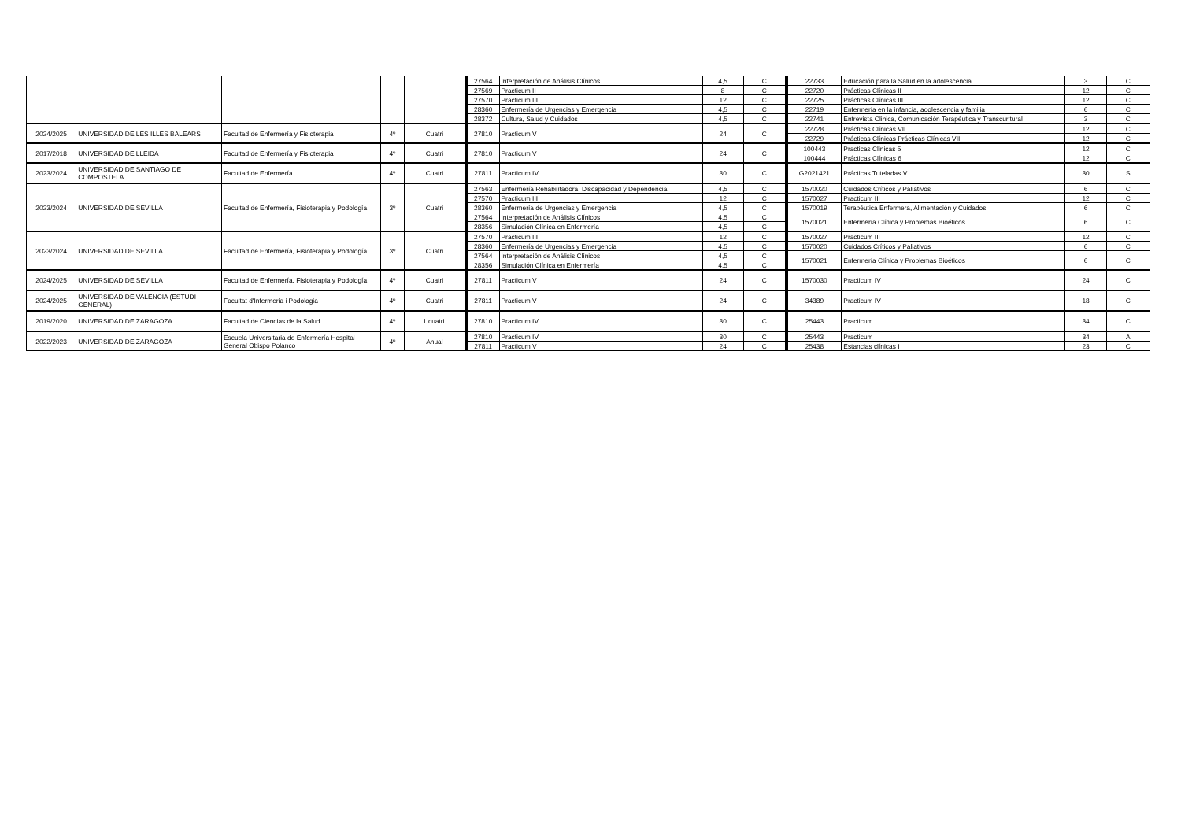| | | | | | 27564 | Interpretación de Análisis Clínicos | 4,5 | C | 22733 | Educación para la Salud en la adolescencia | 3 | C |
| | | | | | 27569 | Practicum II | 8 | C | 22720 | Prácticas Clínicas II | 12 | C |
| | | | | | 27570 | Practicum III | 12 | C | 22725 | Prácticas Clínicas III | 12 | C |
| | | | | | 28360 | Enfermería de Urgencias y Emergencia | 4,5 | C | 22719 | Enfermería en la infancia, adolescencia y familia | 6 | C |
| | | | | | 28372 | Cultura, Salud y Cuidados | 4,5 | C | 22741 | Entrevista Clinica, Comunicación Terapéutica y Transcurltural | 3 | C |
| 2024/2025 | UNIVERSIDAD DE LES ILLES BALEARS | Facultad de Enfermería y Fisioterapia | 4º | Cuatri | 27810 | Practicum V | 24 | C | 22728 | Prácticas Clínicas VII | 12 | C |
| | | | | | | | | | 22729 | Prácticas Clínicas Prácticas Clínicas VII | 12 | C |
| 2017/2018 | UNIVERSIDAD DE LLEIDA | Facultad de Enfermería y Fisioterapia | 4º | Cuatri | 27810 | Practicum V | 24 | C | 100443 | Practicas Clinicas 5 | 12 | C |
| | | | | | | | | | 100444 | Prácticas Clínicas 6 | 12 | C |
| 2023/2024 | UNIVERSIDAD DE SANTIAGO DE COMPOSTELA | Facultad de Enfermería | 4º | Cuatri | 27811 | Practicum IV | 30 | C | G2021421 | Prácticas Tuteladas V | 30 | S |
| 2023/2024 | UNIVERSIDAD DE SEVILLA | Facultad de Enfermería, Fisioterapia y Podología | 3º | Cuatri | 27563 | Enfermería Rehabilitadora: Discapacidad y Dependencia | 4,5 | C | 1570020 | Cuidados Críticos y Paliativos | 6 | C |
| | | | | | 27570 | Practicum III | 12 | C | 1570027 | Practicum III | 12 | C |
| | | | | | 28360 | Enfermería de Urgencias y Emergencia | 4,5 | C | 1570019 | Terapéutica Enfermera, Alimentación y Cuidados | 6 | C |
| | | | | | 27564 | Interpretación de Análisis Clínicos | 4,5 | C | 1570021 | Enfermería Clínica y Problemas Bioéticos | 6 | C |
| | | | | | 28356 | Simulación Clínica en Enfermería | 4,5 | C | | | | |
| 2023/2024 | UNIVERSIDAD DE SEVILLA | Facultad de Enfermería, Fisioterapia y Podología | 3º | Cuatri | 27570 | Practicum III | 12 | C | 1570027 | Practicum III | 12 | C |
| | | | | | 28360 | Enfermería de Urgencias y Emergencia | 4,5 | C | 1570020 | Cuidados Críticos y Paliativos | 6 | C |
| | | | | | 27564 | Interpretación de Análisis Clínicos | 4,5 | C | 1570021 | Enfermería Clínica y Problemas Bioéticos | 6 | C |
| | | | | | 28356 | Simulación Clínica en Enfermería | 4,5 | C | | | | |
| 2024/2025 | UNIVERSIDAD DE SEVILLA | Facultad de Enfermería, Fisioterapia y Podología | 4º | Cuatri | 27811 | Practicum V | 24 | C | 1570030 | Practicum IV | 24 | C |
| 2024/2025 | UNIVERSIDAD DE VALÈNCIA (ESTUDI GENERAL) | Facultat d'Infermeria i Podologia | 4º | Cuatri | 27811 | Practicum V | 24 | C | 34389 | Practicum IV | 18 | C |
| 2019/2020 | UNIVERSIDAD DE ZARAGOZA | Facultad de Ciencias de la Salud | 4º | 1 cuatri. | 27810 | Practicum IV | 30 | C | 25443 | Practicum | 34 | C |
| 2022/2023 | UNIVERSIDAD DE ZARAGOZA | Escuela Universitaria de Enfermería Hospital General Obispo Polanco | 4º | Anual | 27810 | Practicum IV | 30 | C | 25443 | Practicum | 34 | A |
| | | | | | 27811 | Practicum V | 24 | C | 25438 | Estancias clínicas I | 23 | C |